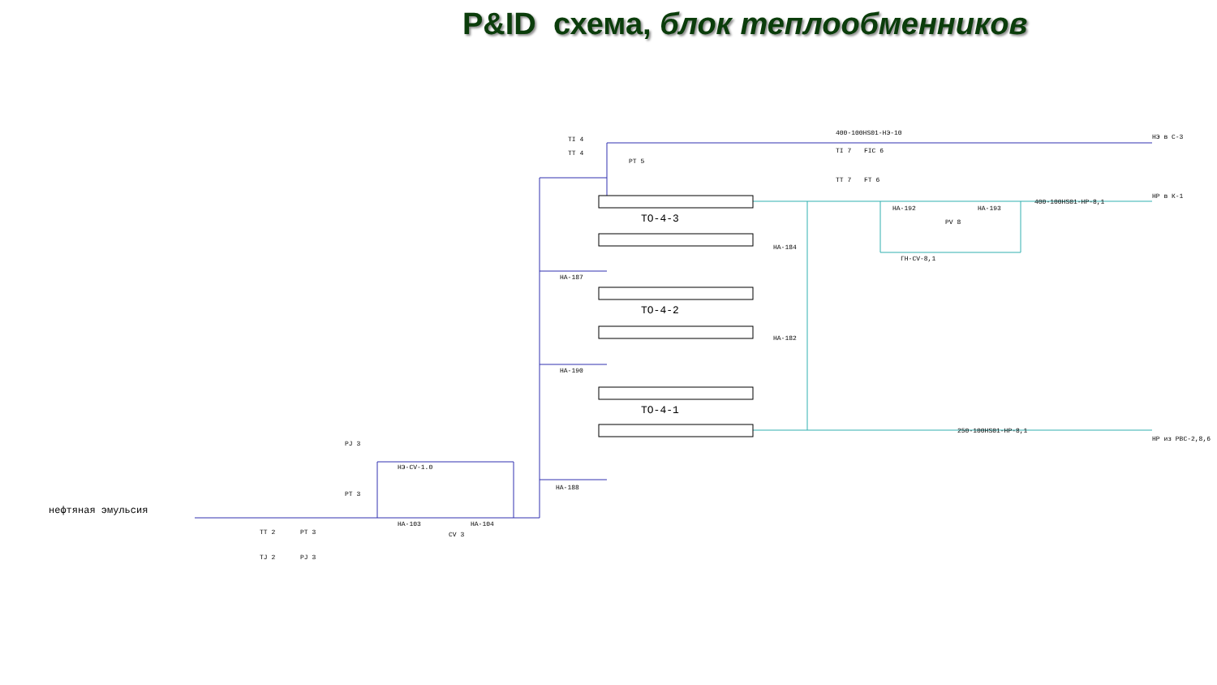P&ID схема, блок теплообменников
ТО-4-3
ТО-4-2
ТО-4-1
400-100HS01-НЭ-10
400-100HS01-НР-8,1
250-100HS01-НР-8,1
нефтяная эмульсия
TI 4
TT 4
PT 5
TI 7
FIC 6
TT 7
FT 6
НА-192
НА-193
PV 8
ГН-CV-8,1
НА-184
НА-182
НА-187
НА-190
НА-188
PJ 3
PT 3
НЭ-CV-1.0
НА-103
НА-104
CV 3
TT 2
PT 3
TJ 2
PJ 3
НЭ в С-3
НР в К-1
НР из РВС-2,8,6